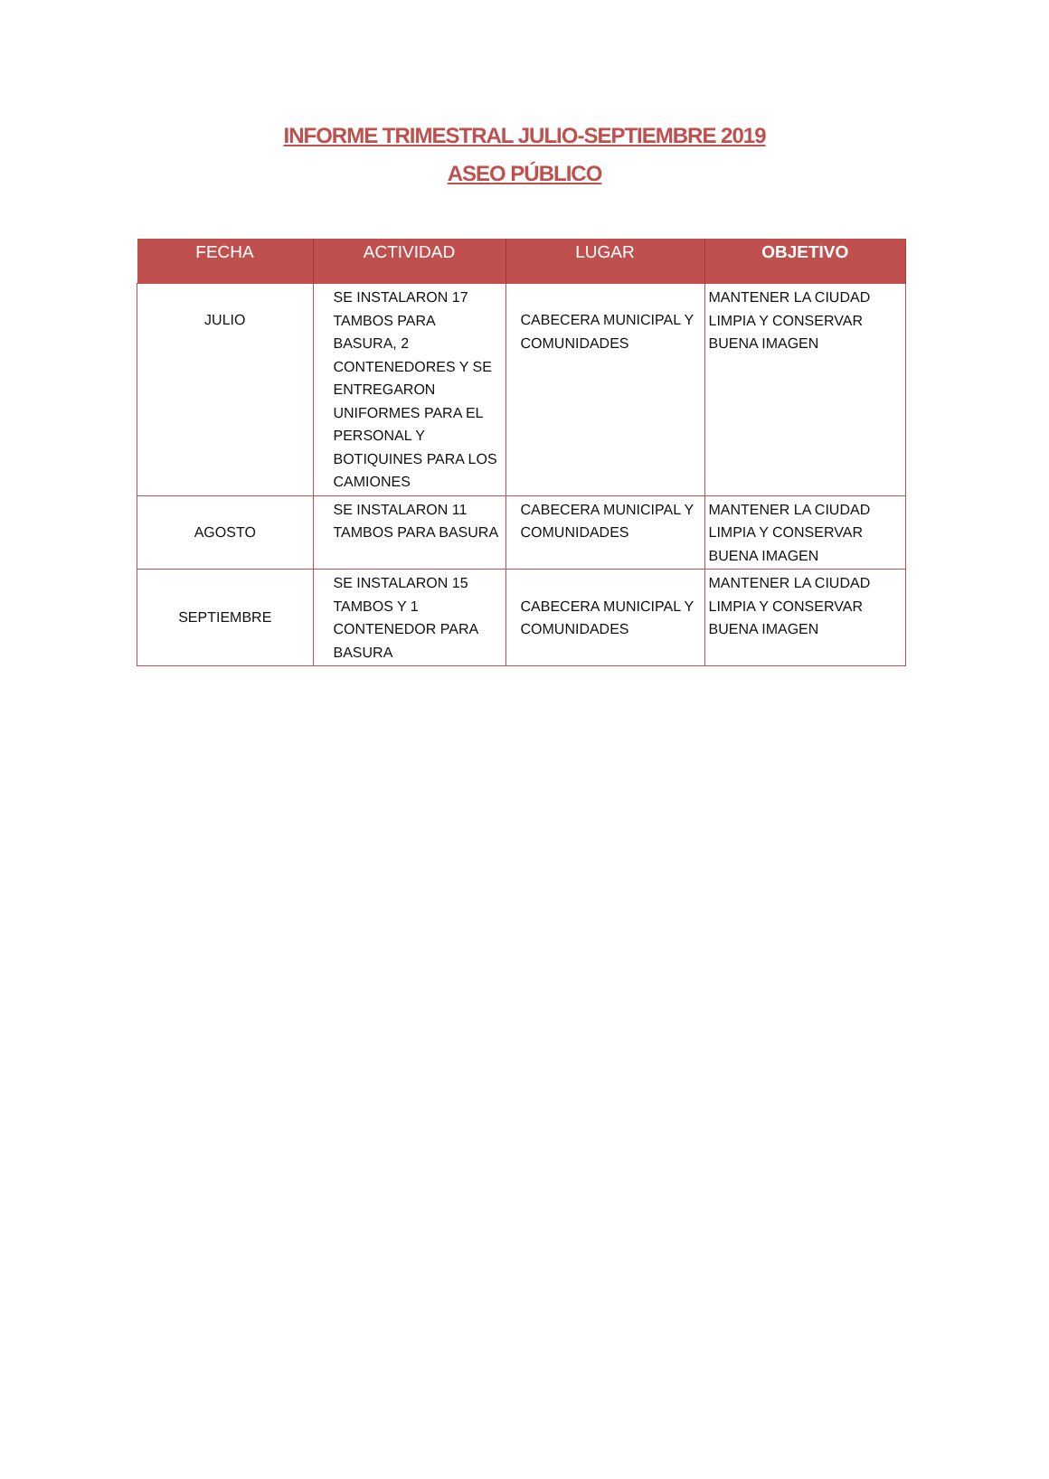INFORME TRIMESTRAL JULIO-SEPTIEMBRE 2019
ASEO PÚBLICO
| FECHA | ACTIVIDAD | LUGAR | OBJETIVO |
| --- | --- | --- | --- |
| JULIO | SE INSTALARON 17 TAMBOS PARA BASURA, 2 CONTENEDORES Y SE ENTREGARON UNIFORMES PARA EL PERSONAL Y BOTIQUINES PARA LOS CAMIONES | CABECERA MUNICIPAL Y COMUNIDADES | MANTENER LA CIUDAD LIMPIA Y CONSERVAR BUENA IMAGEN |
| AGOSTO | SE INSTALARON 11 TAMBOS PARA BASURA | CABECERA MUNICIPAL Y COMUNIDADES | MANTENER LA CIUDAD LIMPIA Y CONSERVAR BUENA IMAGEN |
| SEPTIEMBRE | SE INSTALARON 15 TAMBOS Y 1 CONTENEDOR PARA BASURA | CABECERA MUNICIPAL Y COMUNIDADES | MANTENER LA CIUDAD LIMPIA Y CONSERVAR BUENA IMAGEN |